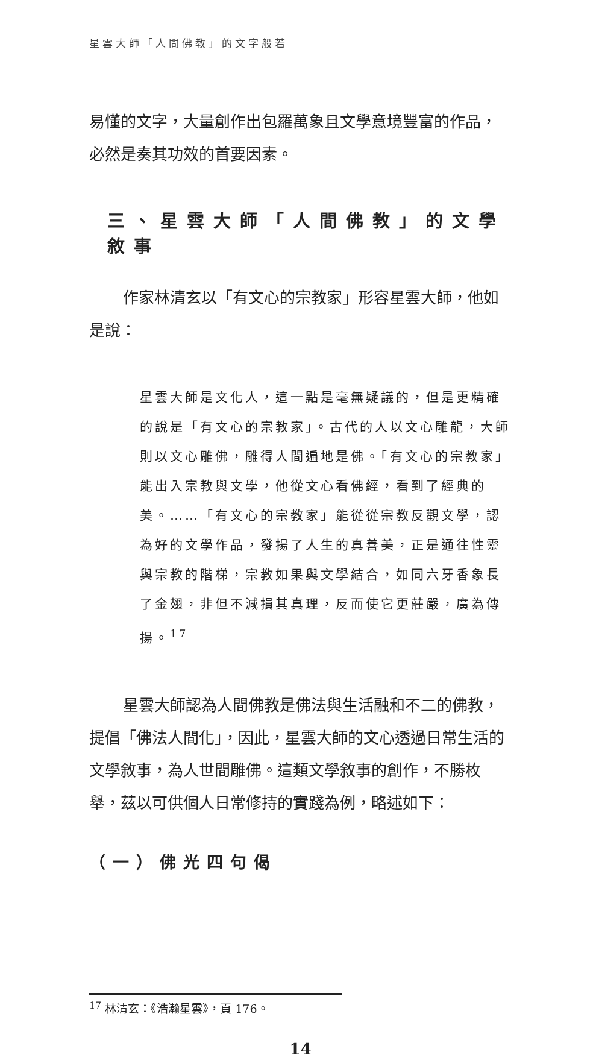星雲大師「人間佛教」的文字般若
易懂的文字，大量創作出包羅萬象且文學意境豐富的作品，必然是奏其功效的首要因素。
三、星雲大師「人間佛教」的文學敘事
作家林清玄以「有文心的宗教家」形容星雲大師，他如是說：
星雲大師是文化人，這一點是毫無疑議的，但是更精確的說是「有文心的宗教家」。古代的人以文心雕龍，大師則以文心雕佛，雕得人間遍地是佛。「有文心的宗教家」能出入宗教與文學，他從文心看佛經，看到了經典的美。……「有文心的宗教家」能從從宗教反觀文學，認為好的文學作品，發揚了人生的真善美，正是通往性靈與宗教的階梯，宗教如果與文學結合，如同六牙香象長了金翅，非但不減損其真理，反而使它更莊嚴，廣為傳揚。<sup>17</sup>
星雲大師認為人間佛教是佛法與生活融和不二的佛教，提倡「佛法人間化」，因此，星雲大師的文心透過日常生活的文學敘事，為人世間雕佛。這類文學敘事的創作，不勝枚舉，茲以可供個人日常修持的實踐為例，略述如下：
（一）佛光四句偈
<sup>17</sup> 林清玄：《浩瀚星雲》，頁 176。
14